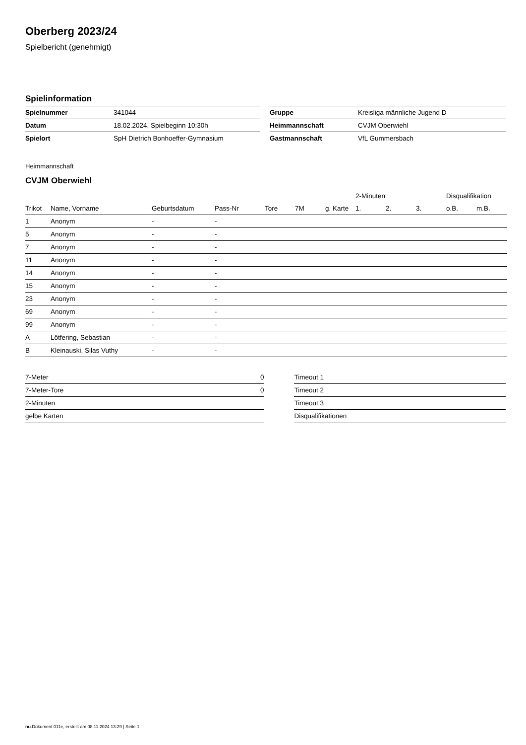Oberberg 2023/24
Spielbericht (genehmigt)
Spielinformation
| Spielnummer | 341044 | | Gruppe | Kreisliga männliche Jugend D |
| Datum | 18.02.2024, Spielbeginn 10:30h | | Heimmannschaft | CVJM Oberwiehl |
| Spielort | SpH Dietrich Bonhoeffer-Gymnasium | | Gastmannschaft | VfL Gummersbach |
Heimmannschaft
CVJM Oberwiehl
| | | | | | | | 2-Minuten | | | Disqualifikation | |
| --- | --- | --- | --- | --- | --- | --- | --- | --- | --- | --- | --- |
| Trikot | Name, Vorname | Geburtsdatum | Pass-Nr | Tore | 7M | g. Karte | 1. | 2. | 3. | o.B. | m.B. |
| 1 | Anonym | - | - | | | | | | | | |
| 5 | Anonym | - | - | | | | | | | | |
| 7 | Anonym | - | - | | | | | | | | |
| 11 | Anonym | - | - | | | | | | | | |
| 14 | Anonym | - | - | | | | | | | | |
| 15 | Anonym | - | - | | | | | | | | |
| 23 | Anonym | - | - | | | | | | | | |
| 69 | Anonym | - | - | | | | | | | | |
| 99 | Anonym | - | - | | | | | | | | |
| A | Lötfering, Sebastian | - | - | | | | | | | | |
| B | Kleinauski, Silas Vuthy | - | - | | | | | | | | |
| 7-Meter | 0 |
| 7-Meter-Tore | 0 |
| 2-Minuten | |
| gelbe Karten | |
| Timeout 1 |
| Timeout 2 |
| Timeout 3 |
| Disqualifikationen |
nu.Dokument 011e, erstellt am 08.11.2024 13:29 | Seite 1